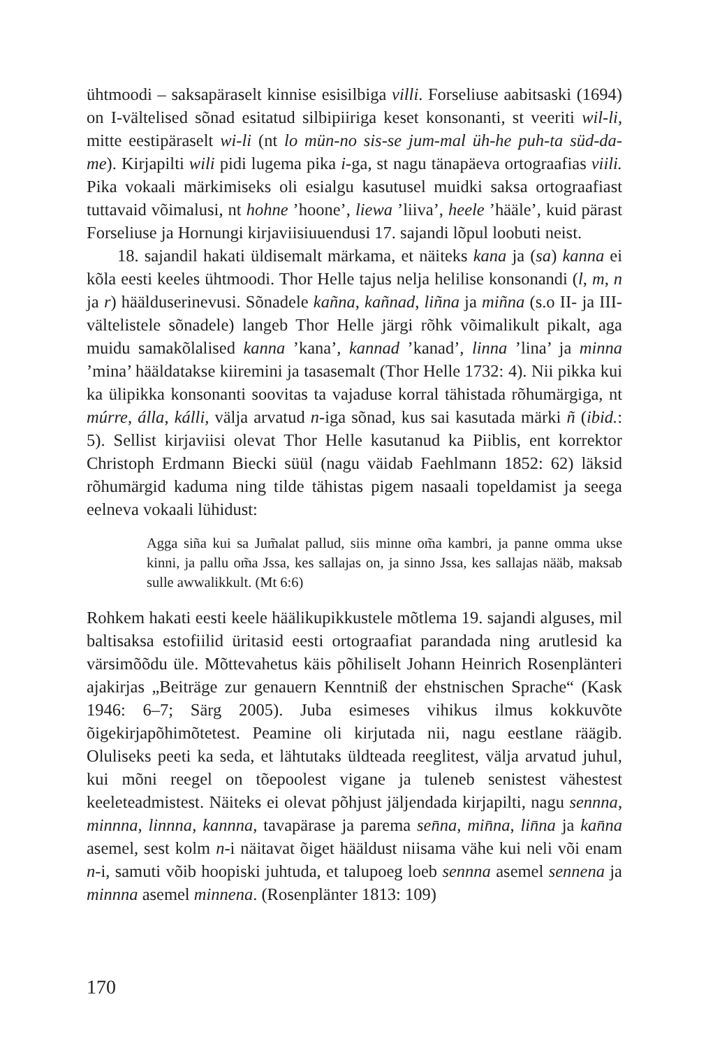ühtmoodi – saksapäraselt kinnise esisilbiga villi. Forseliuse aabitsaski (1694) on I-vältelised sõnad esitatud silbipiiriga keset konsonanti, st veeriti wil-li, mitte eestipäraselt wi-li (nt lo mün-no sis-se jum-mal üh-he puh-ta süd-da-me). Kirjapilti wili pidi lugema pika i-ga, st nagu tänapäeva ortograafias viili. Pika vokaali märkimiseks oli esialgu kasutusel muidki saksa ortograafiast tuttavaid võimalusi, nt hohne ’hoone’, liewa ’liiva’, heele ’hääle’, kuid pärast Forseliuse ja Hornungi kirjaviisiuuendusi 17. sajandi lõpul loobuti neist.
18. sajandil hakati üldisemalt märkama, et näiteks kana ja (sa) kanna ei kõla eesti keeles ühtmoodi. Thor Helle tajus nelja helilise konsonandi (l, m, n ja r) häälduserinevusi. Sõnadele kañna, kañnad, liñna ja miñna (s.o II- ja III-vältelistele sõnadele) langeb Thor Helle järgi rõhk võimalikult pikalt, aga muidu samakõlalised kanna ’kana’, kannad ’kanad’, linna ’lina’ ja minna ’mina’ hääldatakse kiiremini ja tasasemalt (Thor Helle 1732: 4). Nii pikka kui ka ülipikka konsonanti soovitas ta vajaduse korral tähistada rõhumärgiga, nt múrre, álla, kálli, välja arvatud n-iga sõnad, kus sai kasutada märki ñ (ibid.: 5). Sellist kirjaviisi olevat Thor Helle kasutanud ka Piiblis, ent korrektor Christoph Erdmann Biecki süül (nagu väidab Faehlmann 1852: 62) läksid rõhumärgid kaduma ning tilde tähistas pigem nasaali topeldamist ja seega eelneva vokaali lühidust:
Agga siña kui sa Jum̃alat pallud, siis minne om̃a kambri, ja panne omma ukse kinni, ja pallu om̃a Jssa, kes sallajas on, ja sinno Jssa, kes sallajas nääb, maksab sulle awwalikkult. (Mt 6:6)
Rohkem hakati eesti keele häälikupikkustele mõtlema 19. sajandi alguses, mil baltisaksa estofiilid üritasid eesti ortograafiat parandada ning arutlesid ka värsimõõdu üle. Mõttevahetus käis põhiliselt Johann Heinrich Rosenplänteri ajakirjas „Beiträge zur genauern Kenntniß der ehstnischen Sprache“ (Kask 1946: 6–7; Särg 2005). Juba esimeses vihikus ilmus kokkuvõte õigekirjapõhimõtetest. Peamine oli kirjutada nii, nagu eestlane räägib. Oluliseks peeti ka seda, et lähtutaks üldteada reeglitest, välja arvatud juhul, kui mõni reegel on tõepoolest vigane ja tuleneb senistest vähestest keeleteadmistest. Näiteks ei olevat põhjust jäljendada kirjapilti, nagu sennna, minnna, linnna, kannna, tavapärase ja parema sen̄na, min̄na, lin̄na ja kan̄na asemel, sest kolm n-i näitavat õiget hääldust niisama vähe kui neli või enam n-i, samuti võib hoopiski juhtuda, et talupoeg loeb sennna asemel sennena ja minnna asemel minnena. (Rosenplänter 1813: 109)
170